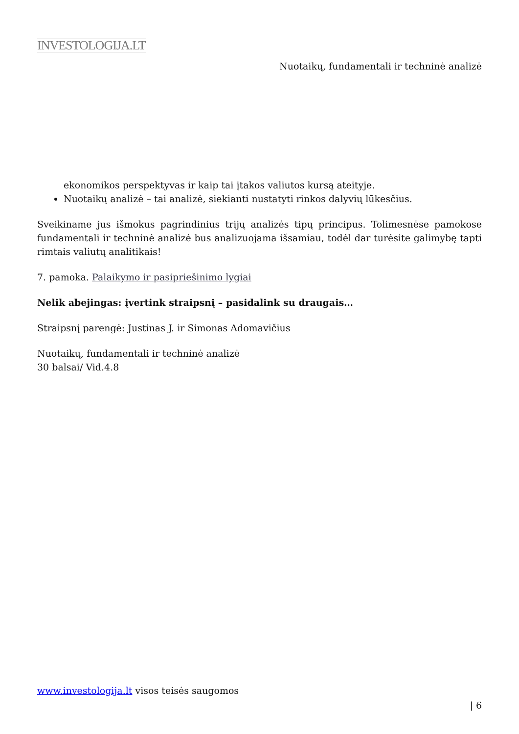INVESTOLOGIJA.LT
Nuotaikų, fundamentali ir techninė analizė
ekonomikos perspektyvas ir kaip tai įtakos valiutos kursą ateityje.
Nuotaikų analizė – tai analizė, siekianti nustatyti rinkos dalyvių lūkesčius.
Sveikiname jus išmokus pagrindinius trijų analizės tipų principus. Tolimesnėse pamokose fundamentali ir techninė analizė bus analizuojama išsamiau, todėl dar turėsite galimybę tapti rimtais valiutų analitikais!
7. pamoka. Palaikymo ir pasipriešinimo lygiai
Nelik abejingas: įvertink straipsnį – pasidalink su draugais…
Straipsnį parengė: Justinas J. ir Simonas Adomavičius
Nuotaikų, fundamentali ir techninė analizė
30 balsai/ Vid.4.8
www.investologija.lt visos teisės saugomos
| 6